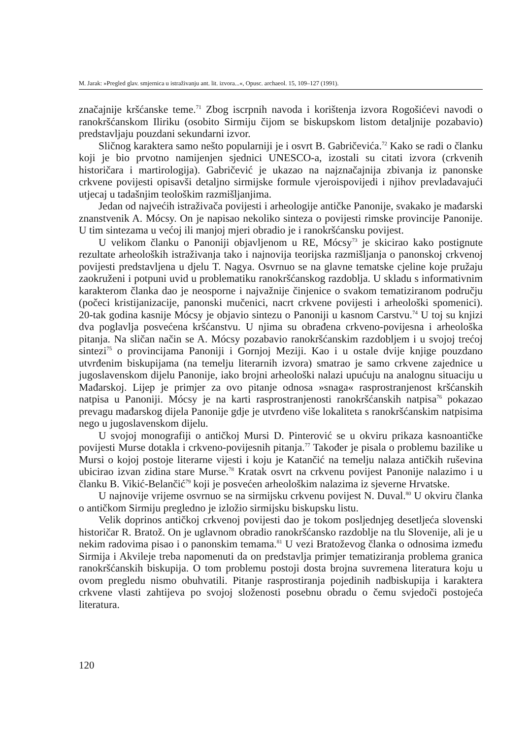M. Jarak: »Pregled glav. smjernica u istraživanju ant. lit. izvora...«, Opusc. archaeol. 15, 109–127 (1991).
značajnije kršćanske teme.<sup>71</sup> Zbog iscrpnih navoda i korištenja izvora Rogošićevi navodi o ranokršćanskom Iliriku (osobito Sirmiju čijom se biskupskom listom detaljnije pozabavio) predstavljaju pouzdani sekundarni izvor.
Sličnog karaktera samo nešto popularniji je i osvrt B. Gabričevića.<sup>72</sup> Kako se radi o članku koji je bio prvotno namijenjen sjednici UNESCO-a, izostali su citati izvora (crkvenih historičara i martirologija). Gabričević je ukazao na najznačajnija zbivanja iz panonske crkvene povijesti opisavši detaljno sirmijske formule vjeroispovijedi i njihov prevladavajući utjecaj u tadašnjim teološkim razmišljanjima.
Jedan od najvećih istraživača povijesti i arheologije antičke Panonije, svakako je mađarski znanstvenik A. Mócsy. On je napisao nekoliko sinteza o povijesti rimske provincije Panonije. U tim sintezama u većoj ili manjoj mjeri obradio je i ranokršćansku povijest.
U velikom članku o Panoniji objavljenom u RE, Mócsy<sup>73</sup> je skicirao kako postignute rezultate arheoloških istraživanja tako i najnovija teorijska razmišljanja o panonskoj crkvenoj povijesti predstavljena u djelu T. Nagya. Osvrnuo se na glavne tematske cjeline koje pružaju zaokruženi i potpuni uvid u problematiku ranokršćanskog razdoblja. U skladu s informativnim karakterom članka dao je neosporne i najvažnije činjenice o svakom tematiziranom području (počeci kristijanizacije, panonski mučenici, nacrt crkvene povijesti i arheološki spomenici). 20-tak godina kasnije Mócsy je objavio sintezu o Panoniji u kasnom Carstvu.<sup>74</sup> U toj su knjizi dva poglavlja posvećena kršćanstvu. U njima su obrađena crkveno-povijesna i arheološka pitanja. Na sličan način se A. Mócsy pozabavio ranokršćanskim razdobljem i u svojoj trećoj sintezi<sup>75</sup> o provincijama Panoniji i Gornjoj Meziji. Kao i u ostale dvije knjige pouzdano utvrđenim biskupijama (na temelju literarnih izvora) smatrao je samo crkvene zajednice u jugoslavenskom dijelu Panonije, iako brojni arheološki nalazi upućuju na analognu situaciju u Mađarskoj. Lijep je primjer za ovo pitanje odnosa »snaga« rasprostranjenost kršćanskih natpisa u Panoniji. Mócsy je na karti rasprostranjenosti ranokršćanskih natpisa<sup>76</sup> pokazao prevagu mađarskog dijela Panonije gdje je utvrđeno više lokaliteta s ranokršćanskim natpisima nego u jugoslavenskom dijelu.
U svojoj monografiji o antičkoj Mursi D. Pinterović se u okviru prikaza kasnoantičke povijesti Murse dotakla i crkveno-povijesnih pitanja.<sup>77</sup> Također je pisala o problemu bazilike u Mursi o kojoj postoje literarne vijesti i koju je Katančić na temelju nalaza antičkih ruševina ubicirao izvan zidina stare Murse.<sup>78</sup> Kratak osvrt na crkvenu povijest Panonije nalazimo i u članku B. Vikić-Belančić<sup>79</sup> koji je posvećen arheološkim nalazima iz sjeverne Hrvatske.
U najnovije vrijeme osvrnuo se na sirmijsku crkvenu povijest N. Duval.<sup>80</sup> U okviru članka o antičkom Sirmiju pregledno je izložio sirmijsku biskupsku listu.
Velik doprinos antičkoj crkvenoj povijesti dao je tokom posljednjeg desetljeća slovenski historičar R. Bratož. On je uglavnom obradio ranokršćansko razdoblje na tlu Slovenije, ali je u nekim radovima pisao i o panonskim temama.<sup>81</sup> U vezi Bratoževog članka o odnosima između Sirmija i Akvileje treba napomenuti da on predstavlja primjer tematiziranja problema granica ranokršćanskih biskupija. O tom problemu postoji dosta brojna suvremena literatura koju u ovom pregledu nismo obuhvatili. Pitanje rasprostiranja pojedinih nadbiskupija i karaktera crkvene vlasti zahtijeva po svojoj složenosti posebnu obradu o čemu svjedoči postojeća literatura.
120